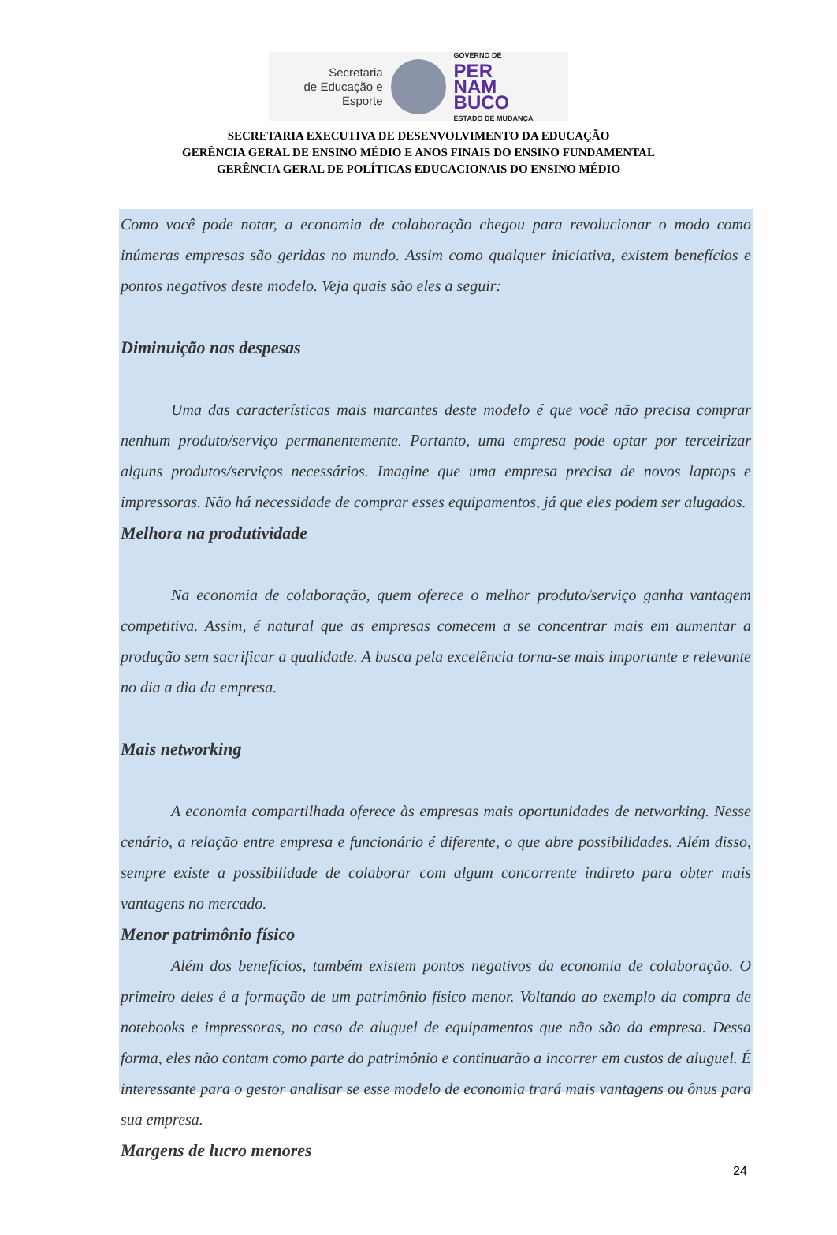Secretaria
de Educação e
Esporte
GOVERNO DE
PER
NAM
BUCO
ESTADO DE MUDANÇA
SECRETARIA EXECUTIVA DE DESENVOLVIMENTO DA EDUCAÇÃO
GERÊNCIA GERAL DE ENSINO MÉDIO E ANOS FINAIS DO ENSINO FUNDAMENTAL
GERÊNCIA GERAL DE POLÍTICAS EDUCACIONAIS DO ENSINO MÉDIO
Como você pode notar, a economia de colaboração chegou para revolucionar o modo como inúmeras empresas são geridas no mundo. Assim como qualquer iniciativa, existem benefícios e pontos negativos deste modelo. Veja quais são eles a seguir:
Diminuição nas despesas
Uma das características mais marcantes deste modelo é que você não precisa comprar nenhum produto/serviço permanentemente. Portanto, uma empresa pode optar por terceirizar alguns produtos/serviços necessários. Imagine que uma empresa precisa de novos laptops e impressoras. Não há necessidade de comprar esses equipamentos, já que eles podem ser alugados.
Melhora na produtividade
Na economia de colaboração, quem oferece o melhor produto/serviço ganha vantagem competitiva. Assim, é natural que as empresas comecem a se concentrar mais em aumentar a produção sem sacrificar a qualidade. A busca pela excelência torna-se mais importante e relevante no dia a dia da empresa.
Mais networking
A economia compartilhada oferece às empresas mais oportunidades de networking. Nesse cenário, a relação entre empresa e funcionário é diferente, o que abre possibilidades. Além disso, sempre existe a possibilidade de colaborar com algum concorrente indireto para obter mais vantagens no mercado.
Menor patrimônio físico
Além dos benefícios, também existem pontos negativos da economia de colaboração. O primeiro deles é a formação de um patrimônio físico menor. Voltando ao exemplo da compra de notebooks e impressoras, no caso de aluguel de equipamentos que não são da empresa. Dessa forma, eles não contam como parte do patrimônio e continuarão a incorrer em custos de aluguel. É interessante para o gestor analisar se esse modelo de economia trará mais vantagens ou ônus para sua empresa.
Margens de lucro menores
24